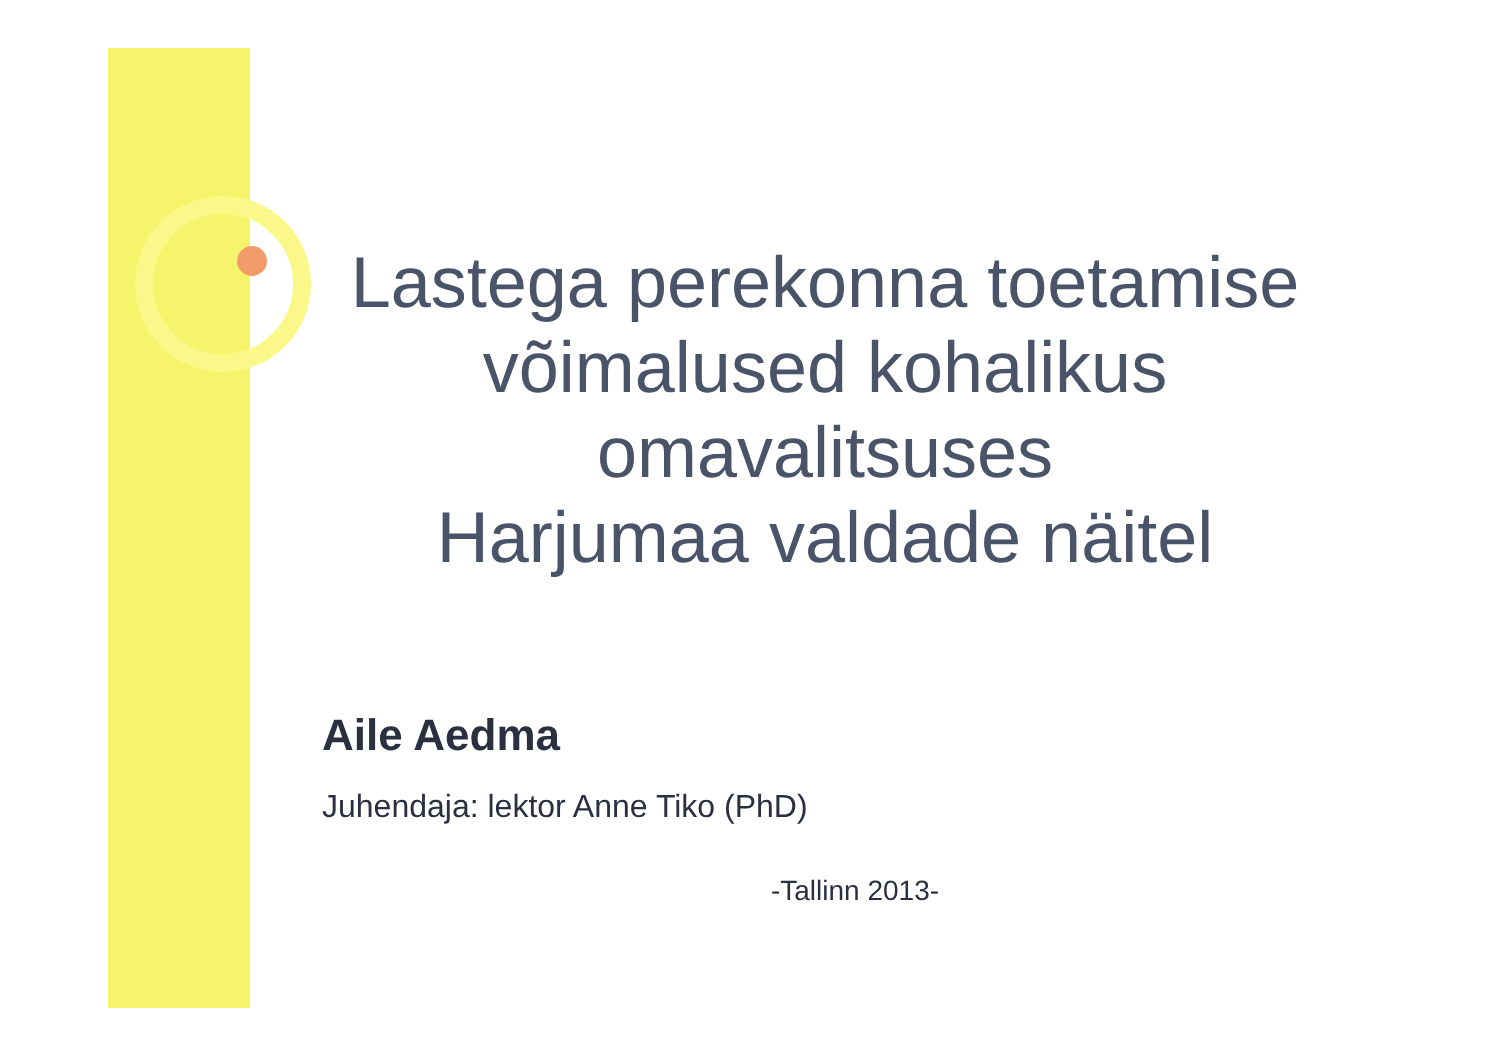Lastega perekonna toetamise võimalused kohalikus omavalitsuses
Harjumaa valdade näitel
Aile Aedma
Juhendaja: lektor Anne Tiko (PhD)
-Tallinn 2013-